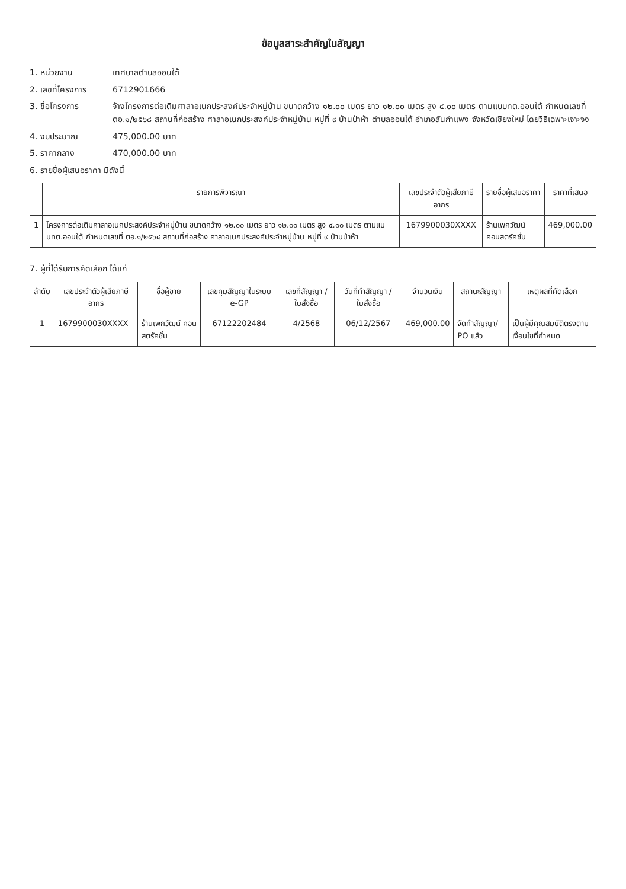ข้อมูลสาระสำคัญในสัญญา
1. หน่วยงาน เทศบาลตำบลออนใต้
2. เลขที่โครงการ 6712901666
3. ชื่อโครงการ จ้างโครงการต่อเติมศาลาอเนกประสงค์ประจำหมู่บ้าน ขนาดกว้าง ๑๒.๐๐ เมตร ยาว ๑๒.๐๐ เมตร สูง ๔.๐๐ เมตร ตามแบบทต.ออนใต้ กำหนดเลขที่ ตอ.๑/๒๕๖๘ สถานที่ก่อสร้าง ศาลาอเนกประสงค์ประจำหมู่บ้าน หมู่ที่ ๙ บ้านป่าห้า ตำบลออนใต้ อำเภอสันกำแพง จังหวัดเชียงใหม่ โดยวิธีเฉพาะเจาะจง
4. งบประมาณ 475,000.00 บาท
5. ราคากลาง 470,000.00 บาท
6. รายชื่อผู้เสนอราคา มีดังนี้
| | รายการพิจารณา | เลขประจำตัวผู้เสียภาษีอากร | รายชื่อผู้เสนอราคา | ราคาที่เสนอ |
| --- | --- | --- | --- | --- |
| 1 | โครงการต่อเติมศาลาอเนกประสงค์ประจำหมู่บ้าน ขนาดกว้าง ๑๒.๐๐ เมตร ยาว ๑๒.๐๐ เมตร สูง ๔.๐๐ เมตร ตามแบบทต.ออนใต้ กำหนดเลขที่ ตอ.๑/๒๕๖๘ สถานที่ก่อสร้าง ศาลาอเนกประสงค์ประจำหมู่บ้าน หมู่ที่ ๙ บ้านป่าห้า | 1679900030XXXX | ร้านเพกวัฒน์ คอนสตรัคชั่น | 469,000.00 |
7. ผู้ที่ได้รับการคัดเลือก ได้แก่
| ลำดับ | เลขประจำตัวผู้เสียภาษีอากร | ชื่อผู้ขาย | เลขคุมสัญญาในระบบ e-GP | เลขที่สัญญา / ใบสั่งซื้อ | วันที่ทำสัญญา / ใบสั่งซื้อ | จำนวนเงิน | สถานะสัญญา | เหตุผลที่คัดเลือก |
| --- | --- | --- | --- | --- | --- | --- | --- | --- |
| 1 | 1679900030XXXX | ร้านเพกวัฒน์ คอนสตรัคชั่น | 67122202484 | 4/2568 | 06/12/2567 | 469,000.00 | จัดทำสัญญา/ PO แล้ว | เป็นผู้มีคุณสมบัติตรงตามเงื่อนไขที่กำหนด |